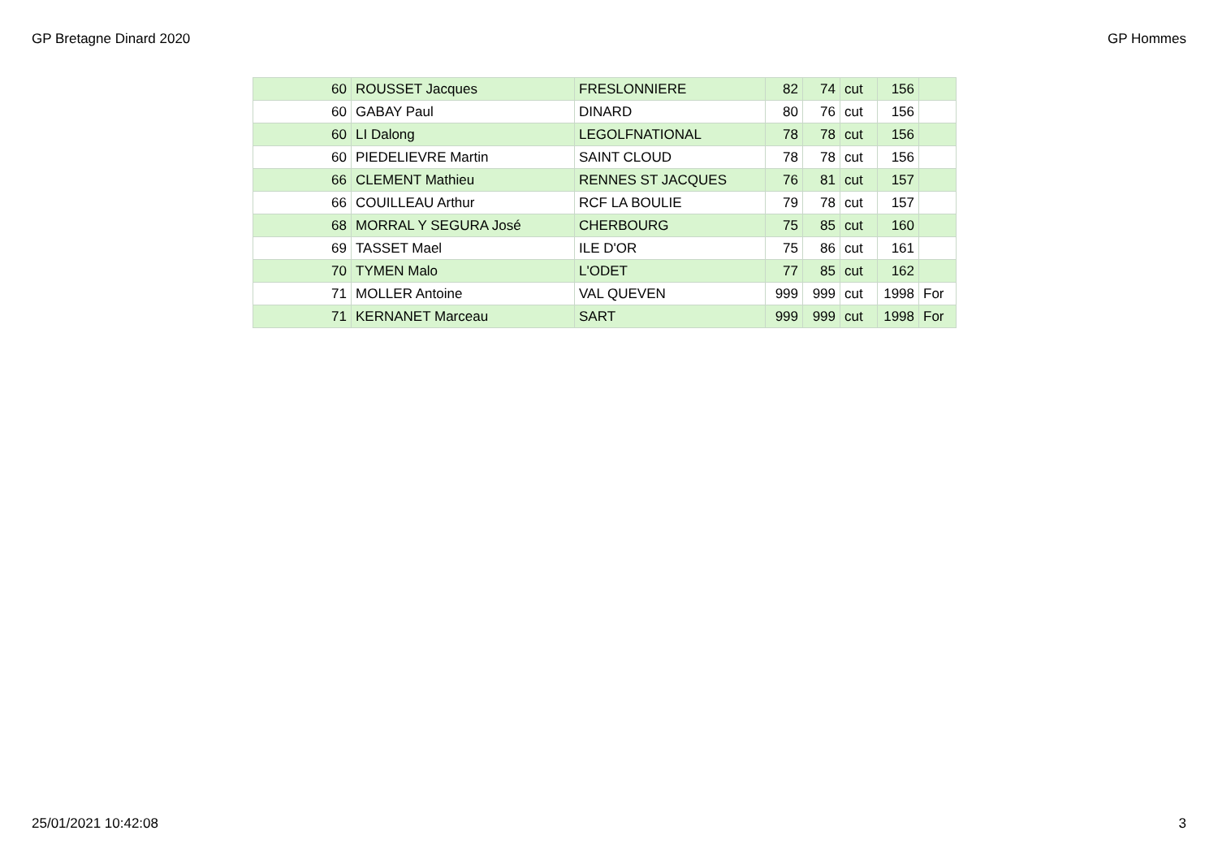GP Bretagne Dinard 2020 GP Hommes
| 60 | ROUSSET Jacques | FRESLONNIERE | 82 | 74 | cut | 156 | |
| 60 | GABAY Paul | DINARD | 80 | 76 | cut | 156 | |
| 60 | LI Dalong | LEGOLFNATIONAL | 78 | 78 | cut | 156 | |
| 60 | PIEDELIEVRE Martin | SAINT CLOUD | 78 | 78 | cut | 156 | |
| 66 | CLEMENT Mathieu | RENNES ST JACQUES | 76 | 81 | cut | 157 | |
| 66 | COUILLEAU Arthur | RCF LA BOULIE | 79 | 78 | cut | 157 | |
| 68 | MORRAL Y SEGURA José | CHERBOURG | 75 | 85 | cut | 160 | |
| 69 | TASSET Mael | ILE D'OR | 75 | 86 | cut | 161 | |
| 70 | TYMEN Malo | L'ODET | 77 | 85 | cut | 162 | |
| 71 | MOLLER Antoine | VAL QUEVEN | 999 | 999 | cut | 1998 | For |
| 71 | KERNANET Marceau | SART | 999 | 999 | cut | 1998 | For |
25/01/2021 10:42:08 3